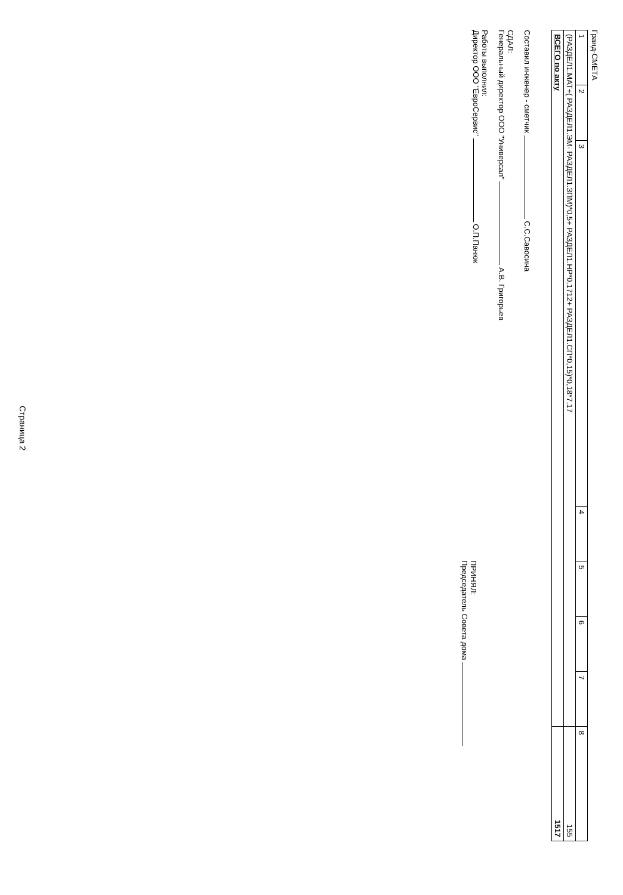Гранд-СМЕТА
| 1 | 2 | 3 | 4 | 5 | 6 | 7 | 8 |
| (РАЗДЕЛ1.МАТ+( РАЗДЕЛ1.ЭМ- РАЗДЕЛ1.ЗПМ)*0,5+ РАЗДЕЛ1.НР*0,1712+ РАЗДЕЛ1.СП*0,15)*0,18*7,17 | | | | | | | 155 |
| ВСЕГО по акту | | | | | | | 1517 |
Составил инженер - сметчик С.С.Савосина
СДАЛ:
Генеральный директор ООО "Универсал" А.В. Григорьев
Работы выполнил:
Директор ООО "ЕвроСервис" О.П.Панюк
ПРИНЯЛ:
Председатель Совета дома
Страница 2